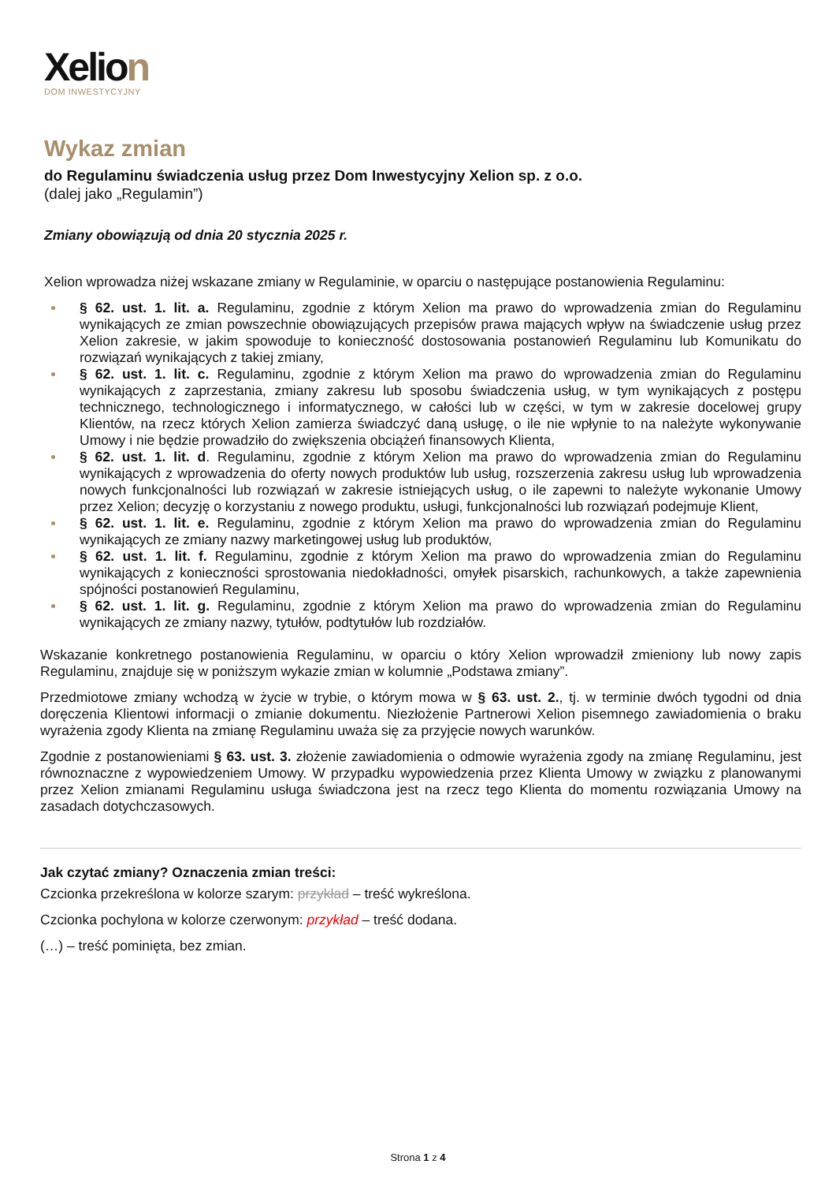Xelion
DOM INWESTYCYJNY
Wykaz zmian
do Regulaminu świadczenia usług przez Dom Inwestycyjny Xelion sp. z o.o.
(dalej jako „Regulamin”)
Zmiany obowiązują od dnia 20 stycznia 2025 r.
Xelion wprowadza niżej wskazane zmiany w Regulaminie, w oparciu o następujące postanowienia Regulaminu:
§ 62. ust. 1. lit. a. Regulaminu, zgodnie z którym Xelion ma prawo do wprowadzenia zmian do Regulaminu wynikających ze zmian powszechnie obowiązujących przepisów prawa mających wpływ na świadczenie usług przez Xelion zakresie, w jakim spowoduje to konieczność dostosowania postanowień Regulaminu lub Komunikatu do rozwiązań wynikających z takiej zmiany,
§ 62. ust. 1. lit. c. Regulaminu, zgodnie z którym Xelion ma prawo do wprowadzenia zmian do Regulaminu wynikających z zaprzestania, zmiany zakresu lub sposobu świadczenia usług, w tym wynikających z postępu technicznego, technologicznego i informatycznego, w całości lub w części, w tym w zakresie docelowej grupy Klientów, na rzecz których Xelion zamierza świadczyć daną usługę, o ile nie wpłynie to na należyte wykonywanie Umowy i nie będzie prowadziło do zwiększenia obciążeń finansowych Klienta,
§ 62. ust. 1. lit. d. Regulaminu, zgodnie z którym Xelion ma prawo do wprowadzenia zmian do Regulaminu wynikających z wprowadzenia do oferty nowych produktów lub usług, rozszerzenia zakresu usług lub wprowadzenia nowych funkcjonalności lub rozwiązań w zakresie istniejących usług, o ile zapewni to należyte wykonanie Umowy przez Xelion; decyzję o korzystaniu z nowego produktu, usługi, funkcjonalności lub rozwiązań podejmuje Klient,
§ 62. ust. 1. lit. e. Regulaminu, zgodnie z którym Xelion ma prawo do wprowadzenia zmian do Regulaminu wynikających ze zmiany nazwy marketingowej usług lub produktów,
§ 62. ust. 1. lit. f. Regulaminu, zgodnie z którym Xelion ma prawo do wprowadzenia zmian do Regulaminu wynikających z konieczności sprostowania niedokładności, omyłek pisarskich, rachunkowych, a także zapewnienia spójności postanowień Regulaminu,
§ 62. ust. 1. lit. g. Regulaminu, zgodnie z którym Xelion ma prawo do wprowadzenia zmian do Regulaminu wynikających ze zmiany nazwy, tytułów, podtytułów lub rozdziałów.
Wskazanie konkretnego postanowienia Regulaminu, w oparciu o który Xelion wprowadził zmieniony lub nowy zapis Regulaminu, znajduje się w poniższym wykazie zmian w kolumnie „Podstawa zmiany”.
Przedmiotowe zmiany wchodzą w życie w trybie, o którym mowa w § 63. ust. 2., tj. w terminie dwóch tygodni od dnia doręczenia Klientowi informacji o zmianie dokumentu. Niezłożenie Partnerowi Xelion pisemnego zawiadomienia o braku wyrażenia zgody Klienta na zmianę Regulaminu uważa się za przyjęcie nowych warunków.
Zgodnie z postanowieniami § 63. ust. 3. złożenie zawiadomienia o odmowie wyrażenia zgody na zmianę Regulaminu, jest równoznaczne z wypowiedzeniem Umowy. W przypadku wypowiedzenia przez Klienta Umowy w związku z planowanymi przez Xelion zmianami Regulaminu usługa świadczona jest na rzecz tego Klienta do momentu rozwiązania Umowy na zasadach dotychczasowych.
Jak czytać zmiany? Oznaczenia zmian treści:
Czcionka przekreślona w kolorze szarym: przykład – treść wykreślona.
Czcionka pochylona w kolorze czerwonym: przykład – treść dodana.
(…) – treść pominięta, bez zmian.
Strona 1 z 4